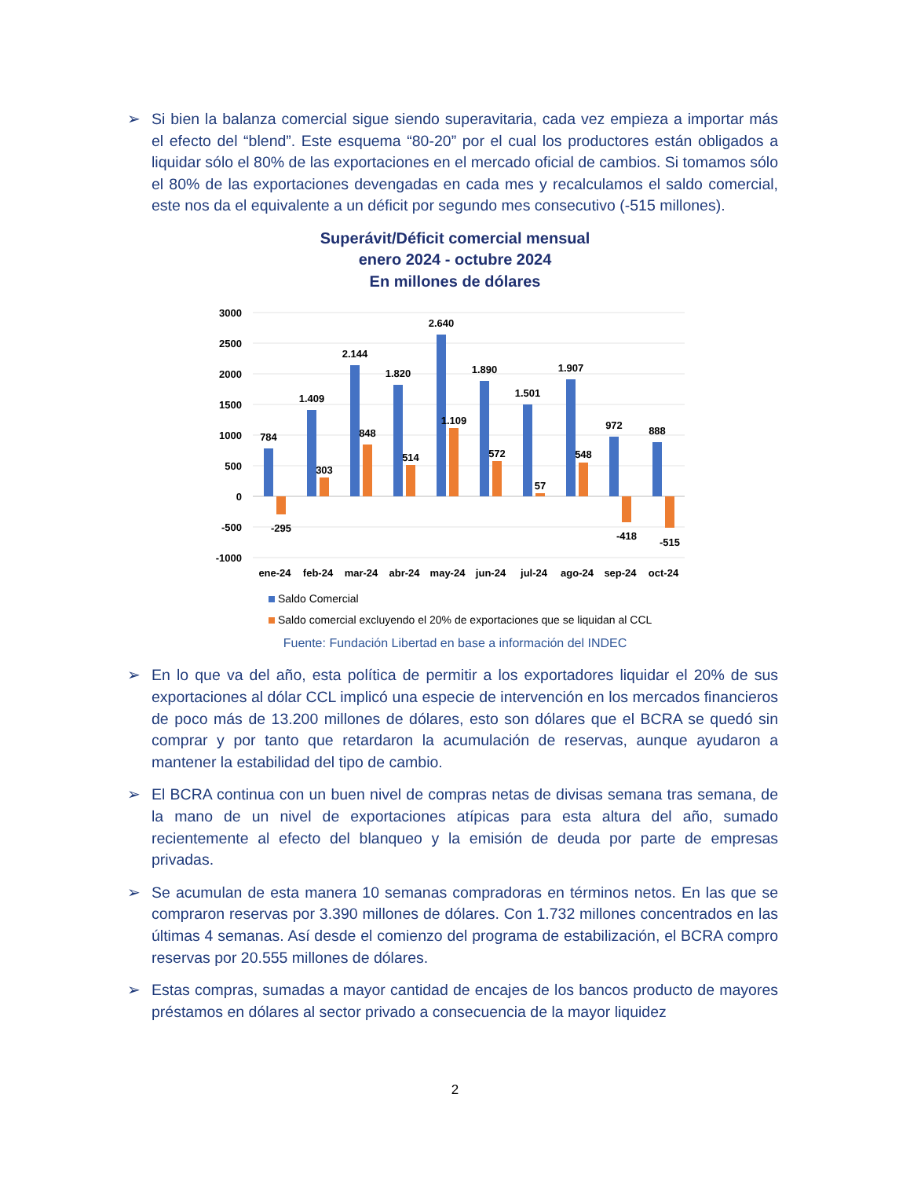➢ Si bien la balanza comercial sigue siendo superavitaria, cada vez empieza a importar más el efecto del “blend”. Este esquema “80-20” por el cual los productores están obligados a liquidar sólo el 80% de las exportaciones en el mercado oficial de cambios. Si tomamos sólo el 80% de las exportaciones devengadas en cada mes y recalculamos el saldo comercial, este nos da el equivalente a un déficit por segundo mes consecutivo (-515 millones).
Superávit/Déficit comercial mensual
enero 2024 - octubre 2024
En millones de dólares
3000
2500
2000
1500
1000
500
0
-500
-1000
784
1.409
2.144
1.820
2.640
1.890
1.501
1.907
972
888
-295
303
848
514
1.109
572
57
548
-418
-515
ene-24
feb-24
mar-24
abr-24
may-24
jun-24
jul-24
ago-24
sep-24
oct-24
Saldo Comercial
Saldo comercial excluyendo el 20% de exportaciones que se liquidan al CCL
Fuente: Fundación Libertad en base a información del INDEC
➢ En lo que va del año, esta política de permitir a los exportadores liquidar el 20% de sus exportaciones al dólar CCL implicó una especie de intervención en los mercados financieros de poco más de 13.200 millones de dólares, esto son dólares que el BCRA se quedó sin comprar y por tanto que retardaron la acumulación de reservas, aunque ayudaron a mantener la estabilidad del tipo de cambio.
➢ El BCRA continua con un buen nivel de compras netas de divisas semana tras semana, de la mano de un nivel de exportaciones atípicas para esta altura del año, sumado recientemente al efecto del blanqueo y la emisión de deuda por parte de empresas privadas.
➢ Se acumulan de esta manera 10 semanas compradoras en términos netos. En las que se compraron reservas por 3.390 millones de dólares. Con 1.732 millones concentrados en las últimas 4 semanas. Así desde el comienzo del programa de estabilización, el BCRA compro reservas por 20.555 millones de dólares.
➢ Estas compras, sumadas a mayor cantidad de encajes de los bancos producto de mayores préstamos en dólares al sector privado a consecuencia de la mayor liquidez
2